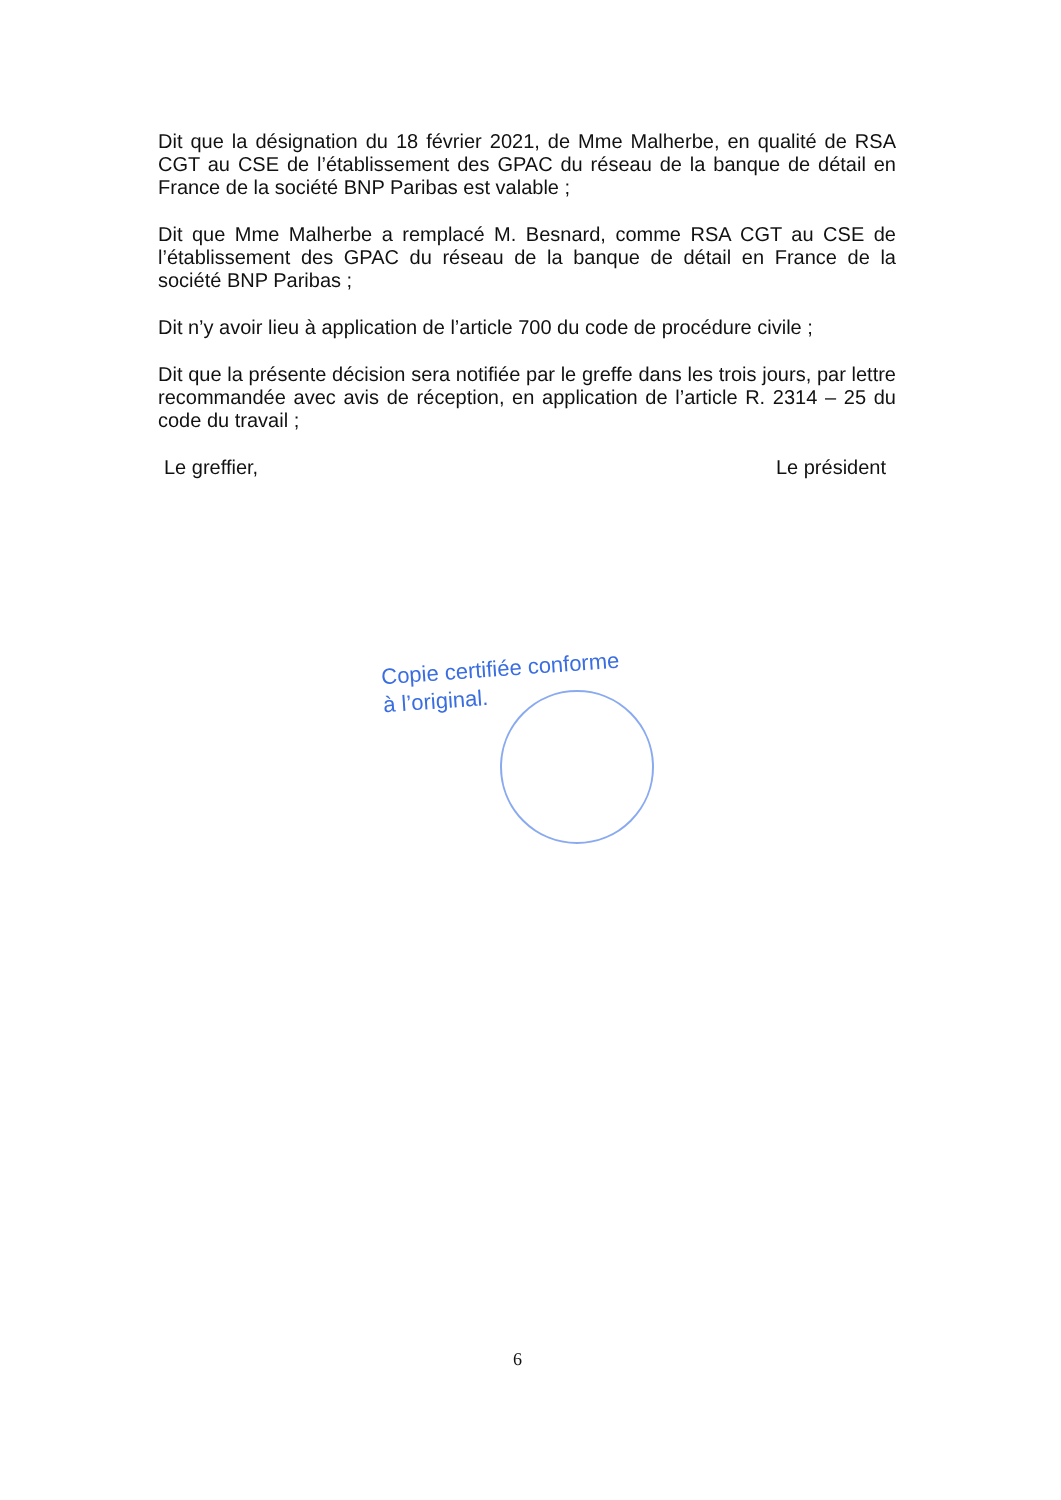Dit que la désignation du 18 février 2021, de Mme Malherbe, en qualité de RSA CGT au CSE de l’établissement des GPAC du réseau de la banque de détail en France de la société BNP Paribas est valable ;
Dit que Mme Malherbe a remplacé M. Besnard, comme RSA CGT au CSE de l’établissement des GPAC du réseau de la banque de détail en France de la société BNP Paribas ;
Dit n’y avoir lieu à application de l’article 700 du code de procédure civile ;
Dit que la présente décision sera notifiée par le greffe dans les trois jours, par lettre recommandée avec avis de réception, en application de l’article R. 2314 – 25 du code du travail ;
Le greffier, Le président
Copie certifiée conforme
à l’original.
6